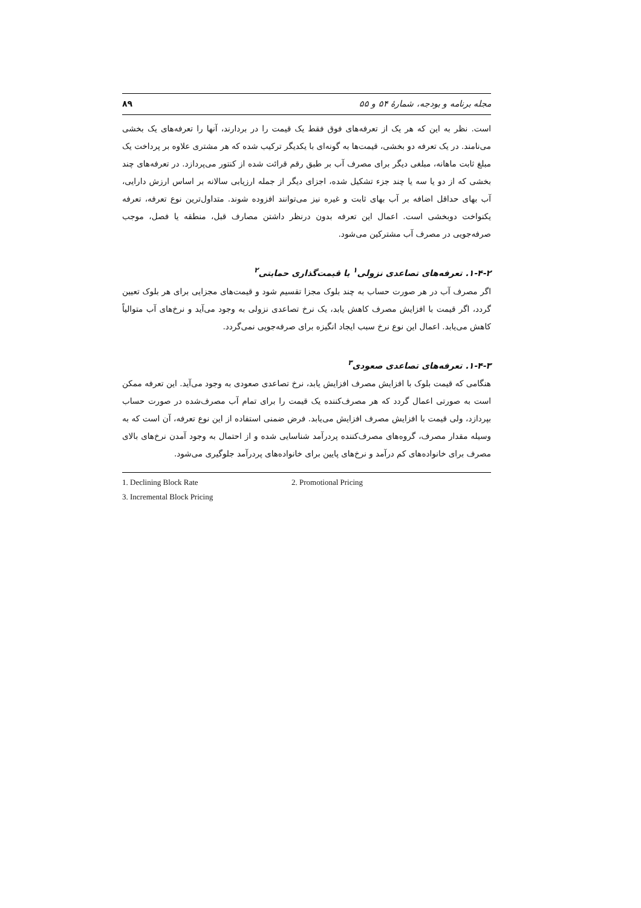مجله برنامه و بودجه، شمارۀ ۵۴ و ۵۵ ۸۹
است. نظر به این که هر یک از تعرفه‌های فوق فقط یک قیمت را در بردارند، آنها را تعرفه‌های یک بخشی می‌نامند. در یک تعرفه دو بخشی، قیمت‌ها به گونه‌ای با یکدیگر ترکیب شده که هر مشتری علاوه بر پرداخت یک مبلغ ثابت ماهانه، مبلغی دیگر برای مصرف آب بر طبق رقم قرائت شده از کنتور می‌پردازد. در تعرفه‌های چند بخشی که از دو یا سه یا چند جزء تشکیل شده، اجزای دیگر از جمله ارزیابی سالانه بر اساس ارزش دارایی، آب بهای حداقل اضافه بر آب بهای ثابت و غیره نیز می‌توانند افزوده شوند. متداول‌ترین نوع تعرفه، تعرفه یکنواخت دوبخشی است. اعمال این تعرفه بدون درنظر داشتن مصارف قبل، منطقه یا فصل، موجب صرفه‌جویی در مصرف آب مشترکین می‌شود.
۱-۴-۲. تعرفه‌های تصاعدی نزولی<sup>۱</sup> یا قیمت‌گذاری حمایتی<sup>۲</sup>
اگر مصرف آب در هر صورت حساب به چند بلوک مجزا تقسیم شود و قیمت‌های مجزایی برای هر بلوک تعیین گردد، اگر قیمت با افزایش مصرف کاهش یابد، یک نرخ تصاعدی نزولی به وجود می‌آید و نرخ‌های آب متوالیاً کاهش می‌یابد. اعمال این نوع نرخ سبب ایجاد انگیزه برای صرفه‌جویی نمی‌گردد.
۱-۴-۳. تعرفه‌های تصاعدی صعودی<sup>۳</sup>
هنگامی که قیمت بلوک با افزایش مصرف افزایش یابد، نرخ تصاعدی صعودی به وجود می‌آید. این تعرفه ممکن است به صورتی اعمال گردد که هر مصرف‌کننده یک قیمت را برای تمام آب مصرف‌شده در صورت حساب بپردازد، ولی قیمت با افزایش مصرف افزایش می‌یابد. فرض ضمنی استفاده از این نوع تعرفه، آن است که به وسیله مقدار مصرف، گروه‌های مصرف‌کننده پردرآمد شناسایی شده و از احتمال به وجود آمدن نرخ‌های بالای مصرف برای خانواده‌های کم درآمد و نرخ‌های پایین برای خانواده‌های پردرآمد جلوگیری می‌شود.
1. Declining Block Rate 2. Promotional Pricing
3. Incremental Block Pricing